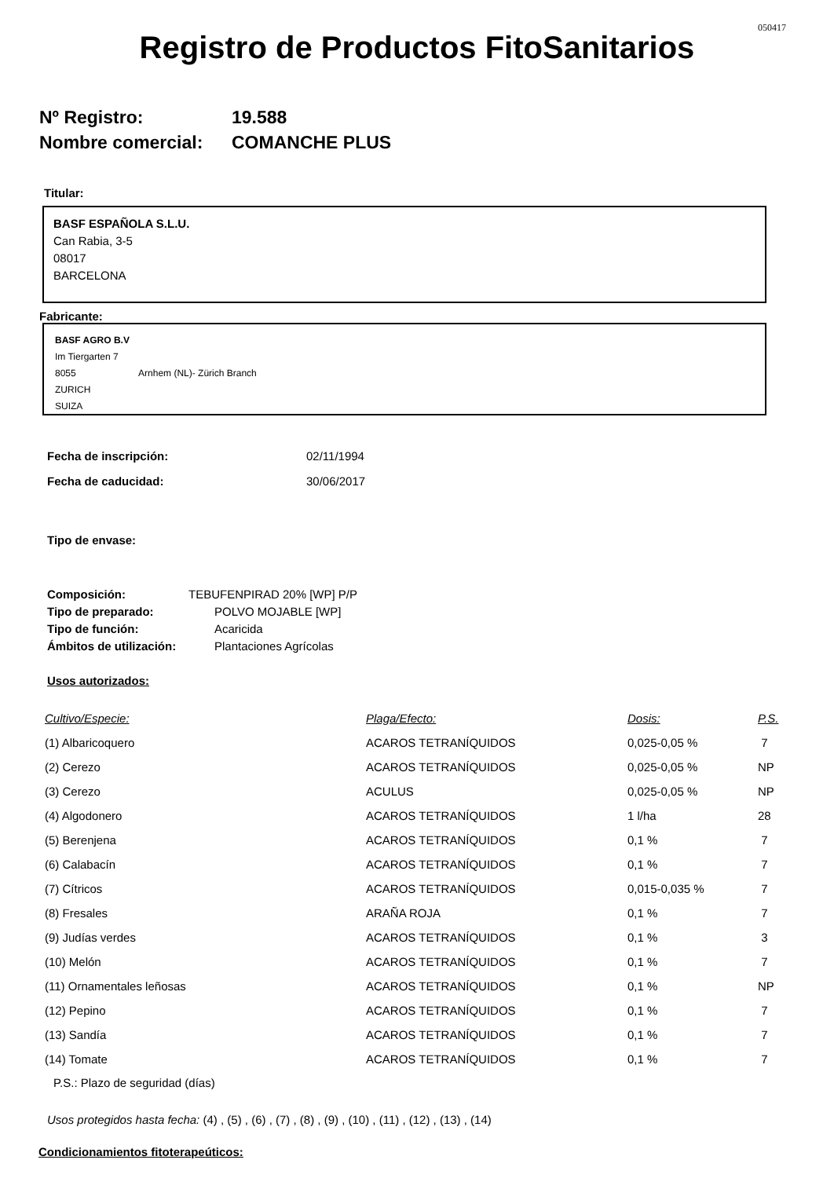050417
Registro de Productos FitoSanitarios
Nº Registro: 19.588
Nombre comercial: COMANCHE PLUS
Titular:
BASF ESPAÑOLA S.L.U.
Can Rabia, 3-5
08017
BARCELONA
Fabricante:
BASF AGRO B.V
Im Tiergarten 7
8055 Arnhem (NL)- Zürich Branch
ZURICH
SUIZA
Fecha de inscripción: 02/11/1994
Fecha de caducidad: 30/06/2017
Tipo de envase:
Composición: TEBUFENPIRAD 20% [WP] P/P
Tipo de preparado: POLVO MOJABLE [WP]
Tipo de función: Acaricida
Ámbitos de utilización: Plantaciones Agrícolas
Usos autorizados:
| Cultivo/Especie: | Plaga/Efecto: | Dosis: | P.S. |
| (1) Albaricoquero | ACAROS TETRANÍQUIDOS | 0,025-0,05 % | 7 |
| (2) Cerezo | ACAROS TETRANÍQUIDOS | 0,025-0,05 % | NP |
| (3) Cerezo | ACULUS | 0,025-0,05 % | NP |
| (4) Algodonero | ACAROS TETRANÍQUIDOS | 1 l/ha | 28 |
| (5) Berenjena | ACAROS TETRANÍQUIDOS | 0,1 % | 7 |
| (6) Calabacín | ACAROS TETRANÍQUIDOS | 0,1 % | 7 |
| (7) Cítricos | ACAROS TETRANÍQUIDOS | 0,015-0,035 % | 7 |
| (8) Fresales | ARAÑA ROJA | 0,1 % | 7 |
| (9) Judías verdes | ACAROS TETRANÍQUIDOS | 0,1 % | 3 |
| (10) Melón | ACAROS TETRANÍQUIDOS | 0,1 % | 7 |
| (11) Ornamentales leñosas | ACAROS TETRANÍQUIDOS | 0,1 % | NP |
| (12) Pepino | ACAROS TETRANÍQUIDOS | 0,1 % | 7 |
| (13) Sandía | ACAROS TETRANÍQUIDOS | 0,1 % | 7 |
| (14) Tomate | ACAROS TETRANÍQUIDOS | 0,1 % | 7 |
P.S.: Plazo de seguridad (días)
Usos protegidos hasta fecha: (4) , (5) , (6) , (7) , (8) , (9) , (10) , (11) , (12) , (13) , (14)
Condicionamientos fitoterapeúticos: